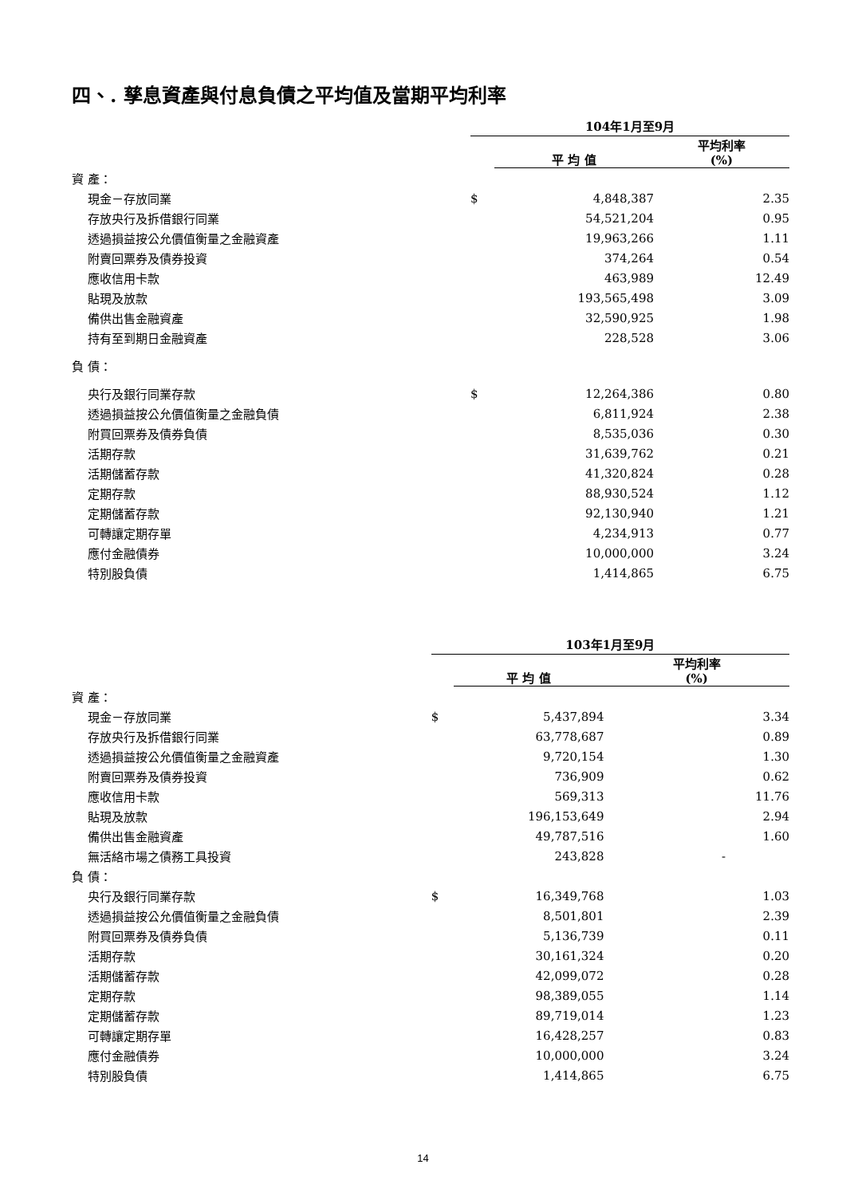四、. 孳息資產與付息負債之平均值及當期平均利率
| | 104年1月至9月 | | |
| | | 平 均 值 | 平均利率 (%) |
| 資 產： | | | |
| 現金－存放同業 | $ | 4,848,387 | 2.35 |
| 存放央行及拆借銀行同業 | | 54,521,204 | 0.95 |
| 透過損益按公允價值衡量之金融資產 | | 19,963,266 | 1.11 |
| 附賣回票券及債券投資 | | 374,264 | 0.54 |
| 應收信用卡款 | | 463,989 | 12.49 |
| 貼現及放款 | | 193,565,498 | 3.09 |
| 備供出售金融資產 | | 32,590,925 | 1.98 |
| 持有至到期日金融資產 | | 228,528 | 3.06 |
| 負 債： | | | |
| 央行及銀行同業存款 | $ | 12,264,386 | 0.80 |
| 透過損益按公允價值衡量之金融負債 | | 6,811,924 | 2.38 |
| 附買回票券及債券負債 | | 8,535,036 | 0.30 |
| 活期存款 | | 31,639,762 | 0.21 |
| 活期儲蓄存款 | | 41,320,824 | 0.28 |
| 定期存款 | | 88,930,524 | 1.12 |
| 定期儲蓄存款 | | 92,130,940 | 1.21 |
| 可轉讓定期存單 | | 4,234,913 | 0.77 |
| 應付金融債券 | | 10,000,000 | 3.24 |
| 特別股負債 | | 1,414,865 | 6.75 |
| | 103年1月至9月 | | |
| | | 平 均 值 | 平均利率 (%) |
| 資 產： | | | |
| 現金－存放同業 | $ | 5,437,894 | 3.34 |
| 存放央行及拆借銀行同業 | | 63,778,687 | 0.89 |
| 透過損益按公允價值衡量之金融資產 | | 9,720,154 | 1.30 |
| 附賣回票券及債券投資 | | 736,909 | 0.62 |
| 應收信用卡款 | | 569,313 | 11.76 |
| 貼現及放款 | | 196,153,649 | 2.94 |
| 備供出售金融資產 | | 49,787,516 | 1.60 |
| 無活絡市場之債務工具投資 | | 243,828 | - |
| 負 債： | | | |
| 央行及銀行同業存款 | $ | 16,349,768 | 1.03 |
| 透過損益按公允價值衡量之金融負債 | | 8,501,801 | 2.39 |
| 附買回票券及債券負債 | | 5,136,739 | 0.11 |
| 活期存款 | | 30,161,324 | 0.20 |
| 活期儲蓄存款 | | 42,099,072 | 0.28 |
| 定期存款 | | 98,389,055 | 1.14 |
| 定期儲蓄存款 | | 89,719,014 | 1.23 |
| 可轉讓定期存單 | | 16,428,257 | 0.83 |
| 應付金融債券 | | 10,000,000 | 3.24 |
| 特別股負債 | | 1,414,865 | 6.75 |
14